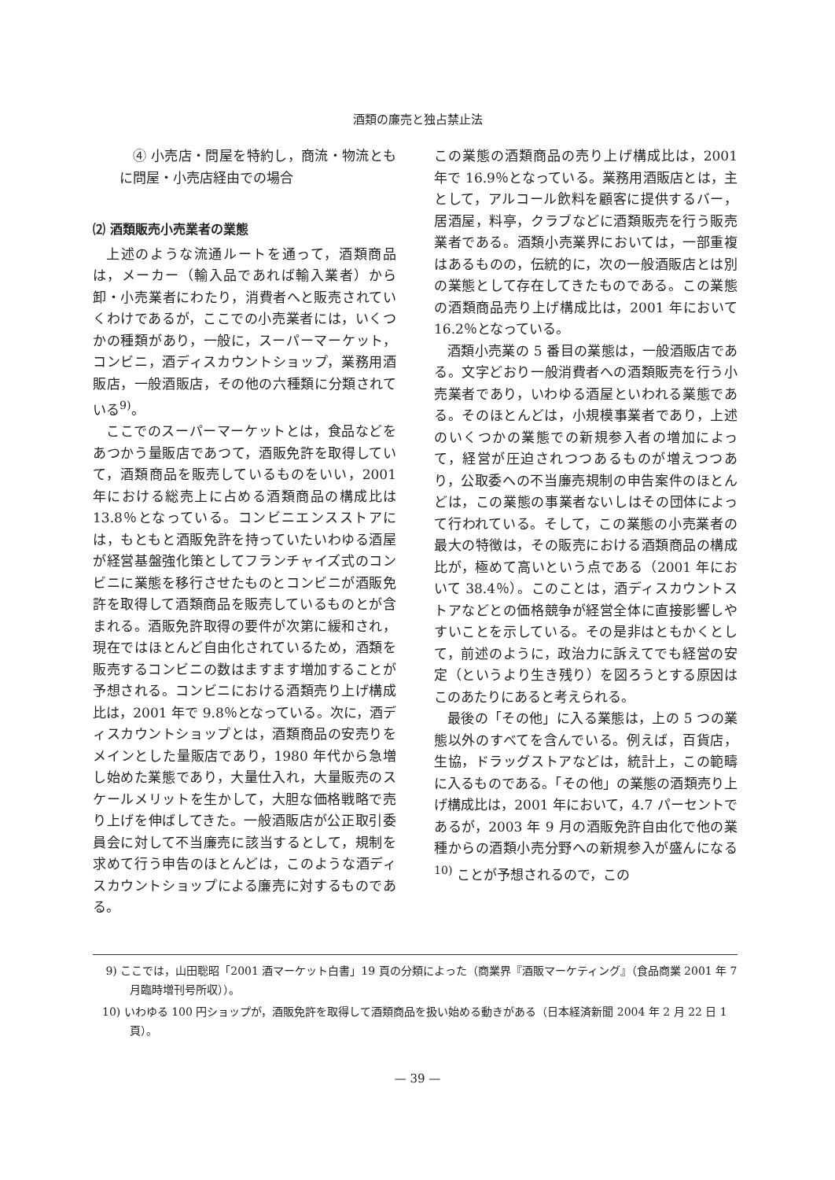酒類の廉売と独占禁止法
④ 小売店・問屋を特約し，商流・物流ともに問屋・小売店経由での場合
⑵ 酒類販売小売業者の業態
上述のような流通ルートを通って，酒類商品は，メーカー（輸入品であれば輸入業者）から卸・小売業者にわたり，消費者へと販売されていくわけであるが，ここでの小売業者には，いくつかの種類があり，一般に，スーパーマーケット，コンビニ，酒ディスカウントショップ，業務用酒販店，一般酒販店，その他の六種類に分類されている<sup>9)</sup>。
ここでのスーパーマーケットとは，食品などをあつかう量販店であつて，酒販免許を取得していて，酒類商品を販売しているものをいい，2001 年における総売上に占める酒類商品の構成比は 13.8％となっている。コンビニエンスストアには，もともと酒販免許を持っていたいわゆる酒屋が経営基盤強化策としてフランチャイズ式のコンビニに業態を移行させたものとコンビニが酒販免許を取得して酒類商品を販売しているものとが含まれる。酒販免許取得の要件が次第に緩和され，現在ではほとんど自由化されているため，酒類を販売するコンビニの数はますます増加することが予想される。コンビニにおける酒類売り上げ構成比は，2001 年で 9.8％となっている。次に，酒ディスカウントショップとは，酒類商品の安売りをメインとした量販店であり，1980 年代から急増し始めた業態であり，大量仕入れ，大量販売のスケールメリットを生かして，大胆な価格戦略で売り上げを伸ばしてきた。一般酒販店が公正取引委員会に対して不当廉売に該当するとして，規制を求めて行う申告のほとんどは，このような酒ディスカウントショップによる廉売に対するものである。
この業態の酒類商品の売り上げ構成比は，2001 年で 16.9％となっている。業務用酒販店とは，主として，アルコール飲料を顧客に提供するバー，居酒屋，料亭，クラブなどに酒類販売を行う販売業者である。酒類小売業界においては，一部重複はあるものの，伝統的に，次の一般酒販店とは別の業態として存在してきたものである。この業態の酒類商品売り上げ構成比は，2001 年において 16.2％となっている。
酒類小売業の 5 番目の業態は，一般酒販店である。文字どおり一般消費者への酒類販売を行う小売業者であり，いわゆる酒屋といわれる業態である。そのほとんどは，小規模事業者であり，上述のいくつかの業態での新規参入者の増加によって，経営が圧迫されつつあるものが増えつつあり，公取委への不当廉売規制の申告案件のほとんどは，この業態の事業者ないしはその団体によって行われている。そして，この業態の小売業者の最大の特徴は，その販売における酒類商品の構成比が，極めて高いという点である（2001 年において 38.4％）。このことは，酒ディスカウントストアなどとの価格競争が経営全体に直接影響しやすいことを示している。その是非はともかくとして，前述のように，政治力に訴えてでも経営の安定（というより生き残り）を図ろうとする原因はこのあたりにあると考えられる。
最後の「その他」に入る業態は，上の 5 つの業態以外のすべてを含んでいる。例えば，百貨店，生協，ドラッグストアなどは，統計上，この範疇に入るものである。「その他」の業態の酒類売り上げ構成比は，2001 年において，4.7 パーセントであるが，2003 年 9 月の酒販免許自由化で他の業種からの酒類小売分野への新規参入が盛んになる<sup>10)</sup> ことが予想されるので，この
9) ここでは，山田聡昭「2001 酒マーケット白書」19 頁の分類によった（商業界『酒販マーケティング』（食品商業 2001 年 7 月臨時増刊号所収））。
10) いわゆる 100 円ショップが，酒販免許を取得して酒類商品を扱い始める動きがある（日本経済新聞 2004 年 2 月 22 日 1 頁）。
— 39 —